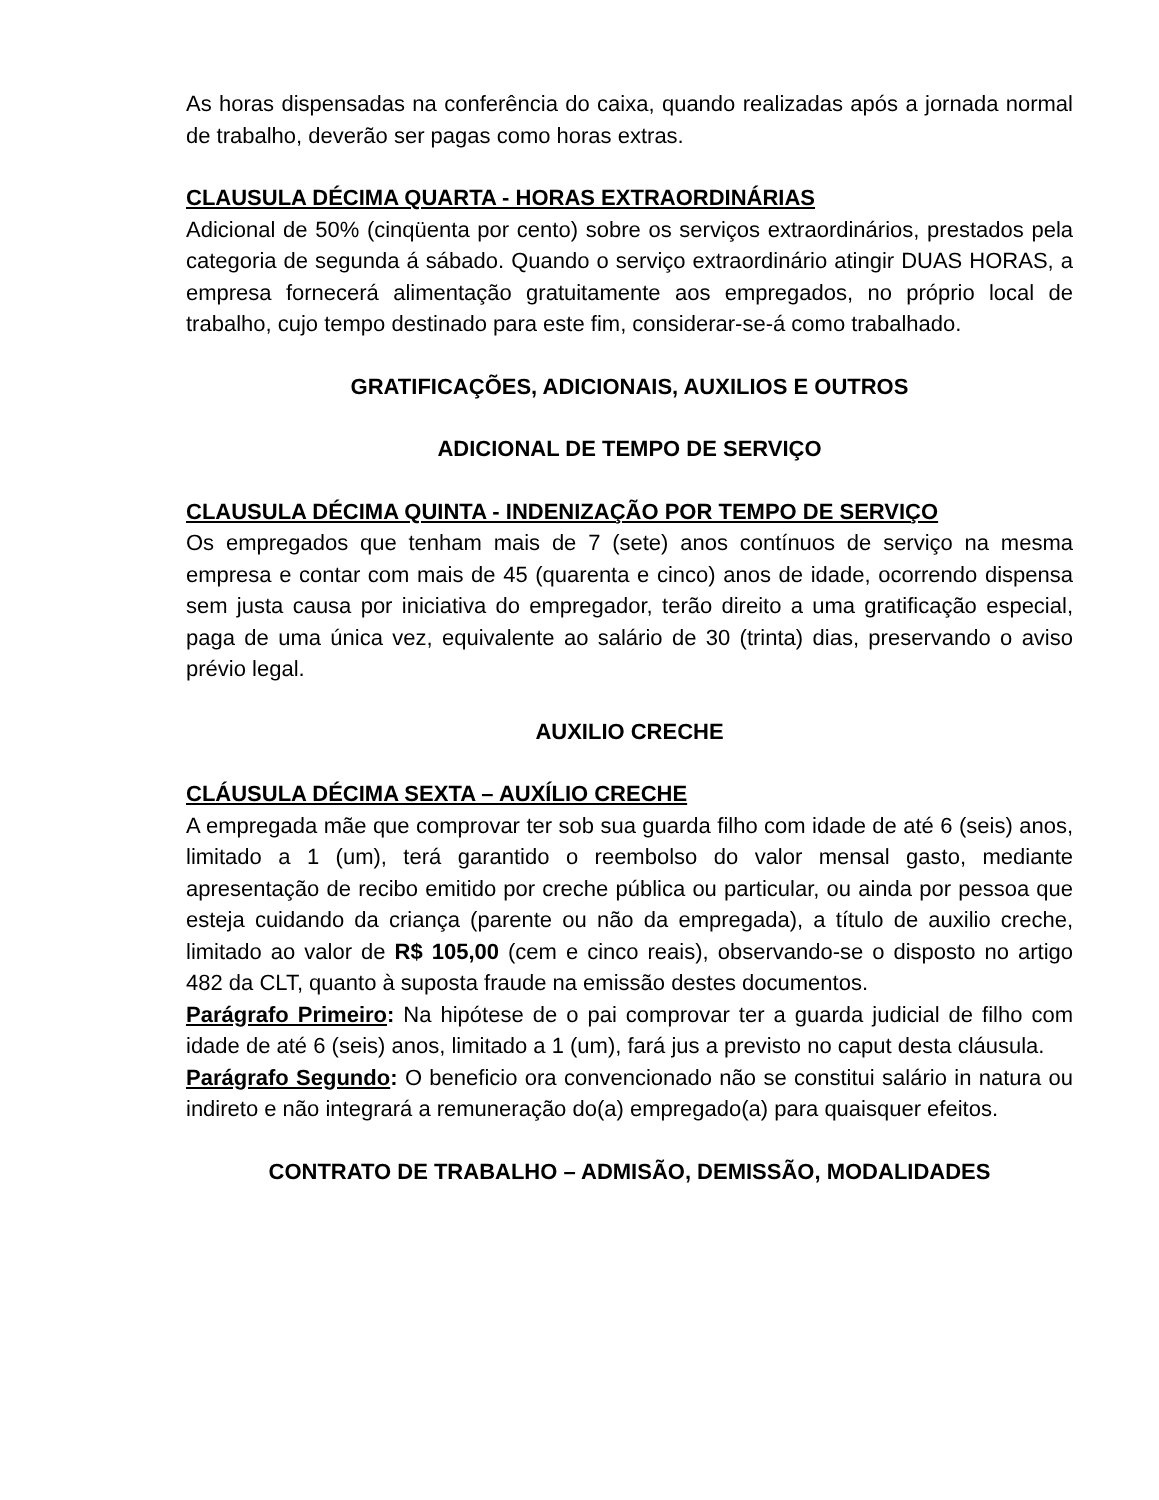As horas dispensadas na conferência do caixa, quando realizadas após a jornada normal de trabalho, deverão ser pagas como horas extras.
CLAUSULA DÉCIMA QUARTA - HORAS EXTRAORDINÁRIAS
Adicional de 50% (cinqüenta por cento) sobre os serviços extraordinários, prestados pela categoria de segunda á sábado. Quando o serviço extraordinário atingir DUAS HORAS, a empresa fornecerá alimentação gratuitamente aos empregados, no próprio local de trabalho, cujo tempo destinado para este fim, considerar-se-á como trabalhado.
GRATIFICAÇÕES, ADICIONAIS, AUXILIOS E OUTROS
ADICIONAL DE TEMPO DE SERVIÇO
CLAUSULA DÉCIMA QUINTA - INDENIZAÇÃO POR TEMPO DE SERVIÇO
Os empregados que tenham mais de 7 (sete) anos contínuos de serviço na mesma empresa e contar com mais de 45 (quarenta e cinco) anos de idade, ocorrendo dispensa sem justa causa por iniciativa do empregador, terão direito a uma gratificação especial, paga de uma única vez, equivalente ao salário de 30 (trinta) dias, preservando o aviso prévio legal.
AUXILIO CRECHE
CLÁUSULA DÉCIMA SEXTA – AUXÍLIO CRECHE
A empregada mãe que comprovar ter sob sua guarda filho com idade de até 6 (seis) anos, limitado a 1 (um), terá garantido o reembolso do valor mensal gasto, mediante apresentação de recibo emitido por creche pública ou particular, ou ainda por pessoa que esteja cuidando da criança (parente ou não da empregada), a título de auxilio creche, limitado ao valor de R$ 105,00 (cem e cinco reais), observando-se o disposto no artigo 482 da CLT, quanto à suposta fraude na emissão destes documentos.
Parágrafo Primeiro: Na hipótese de o pai comprovar ter a guarda judicial de filho com idade de até 6 (seis) anos, limitado a 1 (um), fará jus a previsto no caput desta cláusula.
Parágrafo Segundo: O beneficio ora convencionado não se constitui salário in natura ou indireto e não integrará a remuneração do(a) empregado(a) para quaisquer efeitos.
CONTRATO DE TRABALHO – ADMISÃO, DEMISSÃO, MODALIDADES